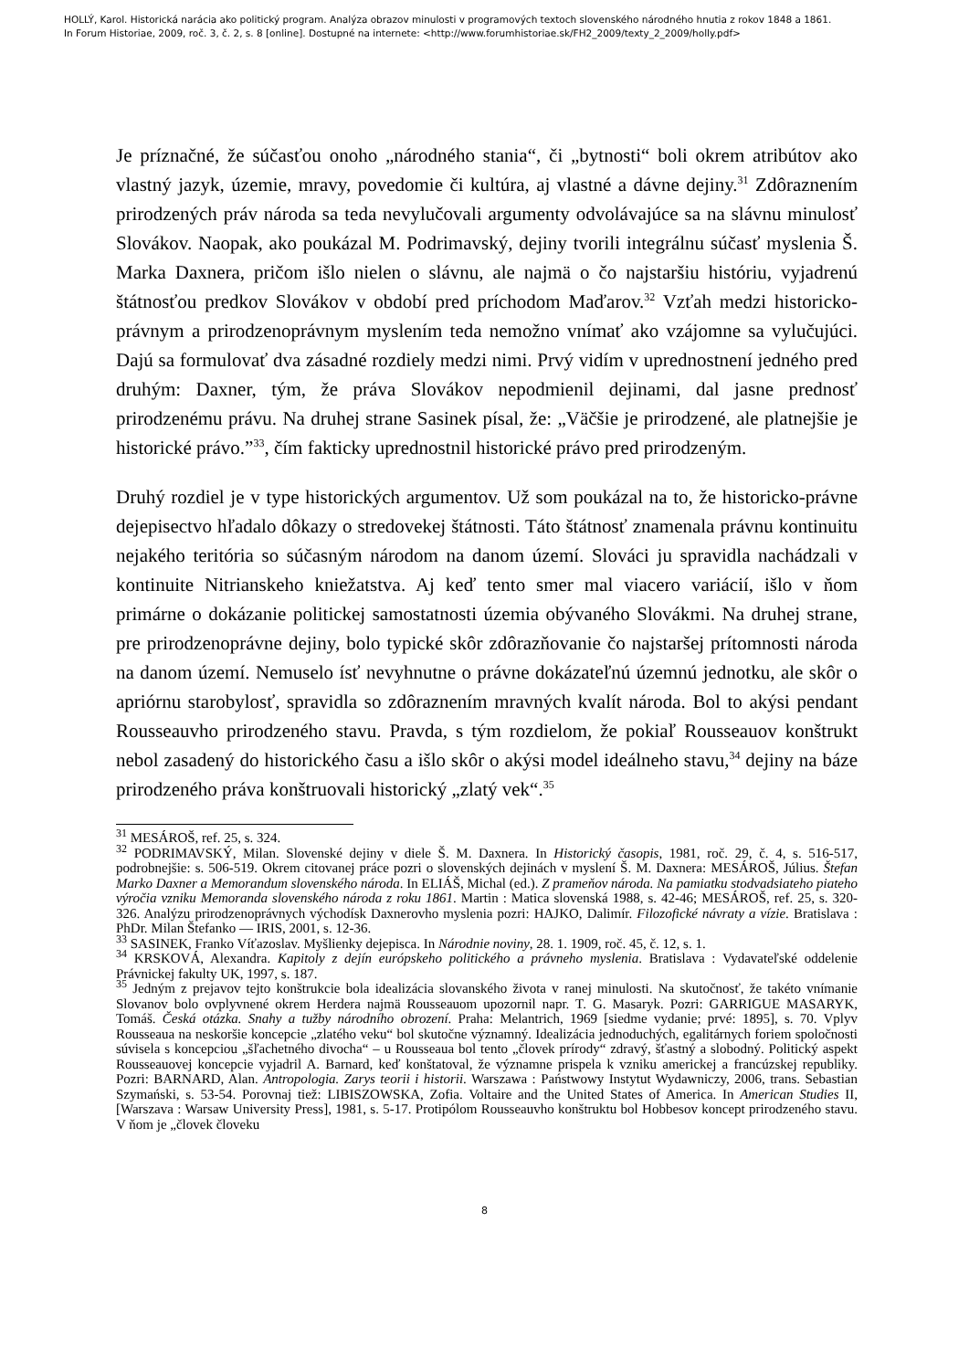HOLLÝ, Karol. Historická narácia ako politický program. Analýza obrazov minulosti v programových textoch slovenského národného hnutia z rokov 1848 a 1861.
In Forum Historiae, 2009, roč. 3, č. 2, s. 8 [online]. Dostupné na internete: <http://www.forumhistoriae.sk/FH2_2009/texty_2_2009/holly.pdf>
Je príznačné, že súčasťou onoho „národného stania“, či „bytnosti“ boli okrem atribútov ako vlastný jazyk, územie, mravy, povedomie či kultúra, aj vlastné a dávne dejiny.<sup>31</sup> Zdôraznením prirodzených práv národa sa teda nevylučovali argumenty odvolávajúce sa na slávnu minulosť Slovákov. Naopak, ako poukázal M. Podrimavský, dejiny tvorili integrálnu súčasť myslenia Š. Marka Daxnera, pričom išlo nielen o slávnu, ale najmä o čo najstaršiu históriu, vyjadrenú štátnosťou predkov Slovákov v období pred príchodom Maďarov.<sup>32</sup> Vzťah medzi historicko-právnym a prirodzenoprávnym myslením teda nemožno vnímať ako vzájomne sa vylučujúci. Dajú sa formulovať dva zásadné rozdiely medzi nimi. Prvý vidím v uprednostnení jedného pred druhým: Daxner, tým, že práva Slovákov nepodmienil dejinami, dal jasne prednosť prirodzenému právu. Na druhej strane Sasinek písal, že: „Väčšie je prirodzené, ale platnejšie je historické právo.”<sup>33</sup>, čím fakticky uprednostnil historické právo pred prirodzeným.
Druhý rozdiel je v type historických argumentov. Už som poukázal na to, že historicko-právne dejepisectvo hľadalo dôkazy o stredovekej štátnosti. Táto štátnosť znamenala právnu kontinuitu nejakého teritória so súčasným národom na danom území. Slováci ju spravidla nachádzali v kontinuite Nitrianskeho kniežatstva. Aj keď tento smer mal viacero variácií, išlo v ňom primárne o dokázanie politickej samostatnosti územia obývaného Slovákmi. Na druhej strane, pre prirodzenoprávne dejiny, bolo typické skôr zdôrazňovanie čo najstaršej prítomnosti národa na danom území. Nemuselo ísť nevyhnutne o právne dokázateľnú územnú jednotku, ale skôr o apriórnu starobylosť, spravidla so zdôraznením mravných kvalít národa. Bol to akýsi pendant Rousseauvho prirodzeného stavu. Pravda, s tým rozdielom, že pokiaľ Rousseauov konštrukt nebol zasadený do historického času a išlo skôr o akýsi model ideálneho stavu,<sup>34</sup> dejiny na báze prirodzeného práva konštruovali historický „zlatý vek“.<sup>35</sup>
<sup>31</sup> MESÁROŠ, ref. 25, s. 324.
<sup>32</sup> PODRIMAVSKÝ, Milan. Slovenské dejiny v diele Š. M. Daxnera. In Historický časopis, 1981, roč. 29, č. 4, s. 516-517, podrobnejšie: s. 506-519. Okrem citovanej práce pozri o slovenských dejinách v myslení Š. M. Daxnera: MESÁROŠ, Július. Štefan Marko Daxner a Memorandum slovenského národa. In ELIÁŠ, Michal (ed.). Z prameňov národa. Na pamiatku stodvadsiateho piateho výročia vzniku Memoranda slovenského národa z roku 1861. Martin : Matica slovenská 1988, s. 42-46; MESÁROŠ, ref. 25, s. 320-326. Analýzu prirodzenoprávnych východísk Daxnerovho myslenia pozri: HAJKO, Dalimír. Filozofické návraty a vízie. Bratislava : PhDr. Milan Štefanko — IRIS, 2001, s. 12-36.
<sup>33</sup> SASINEK, Franko Víťazoslav. Myšlienky dejepisca. In Národnie noviny, 28. 1. 1909, roč. 45, č. 12, s. 1.
<sup>34</sup> KRSKOVÁ, Alexandra. Kapitoly z dejín európskeho politického a právneho myslenia. Bratislava : Vydavateľské oddelenie Právnickej fakulty UK, 1997, s. 187.
<sup>35</sup> Jedným z prejavov tejto konštrukcie bola idealizácia slovanského života v ranej minulosti. Na skutočnosť, že takéto vnímanie Slovanov bolo ovplyvnené okrem Herdera najmä Rousseauom upozornil napr. T. G. Masaryk. Pozri: GARRIGUE MASARYK, Tomáš. Česká otázka. Snahy a tužby národního obrození. Praha: Melantrich, 1969 [siedme vydanie; prvé: 1895], s. 70. Vplyv Rousseaua na neskoršie koncepcie „zlatého veku“ bol skutočne významný. Idealizácia jednoduchých, egalitárnych foriem spoločnosti súvisela s koncepciou „šľachetného divocha“ – u Rousseaua bol tento „človek prírody“ zdravý, šťastný a slobodný. Politický aspekt Rousseauovej koncepcie vyjadril A. Barnard, keď konštatoval, že významne prispela k vzniku americkej a francúzskej republiky. Pozri: BARNARD, Alan. Antropologia. Zarys teorii i historii. Warszawa : Państwowy Instytut Wydawniczy, 2006, trans. Sebastian Szymański, s. 53-54. Porovnaj tiež: LIBISZOWSKA, Zofia. Voltaire and the United States of America. In American Studies II, [Warszava : Warsaw University Press], 1981, s. 5-17. Protipólom Rousseauvho konštruktu bol Hobbesov koncept prirodzeného stavu. V ňom je „človek človeku
8